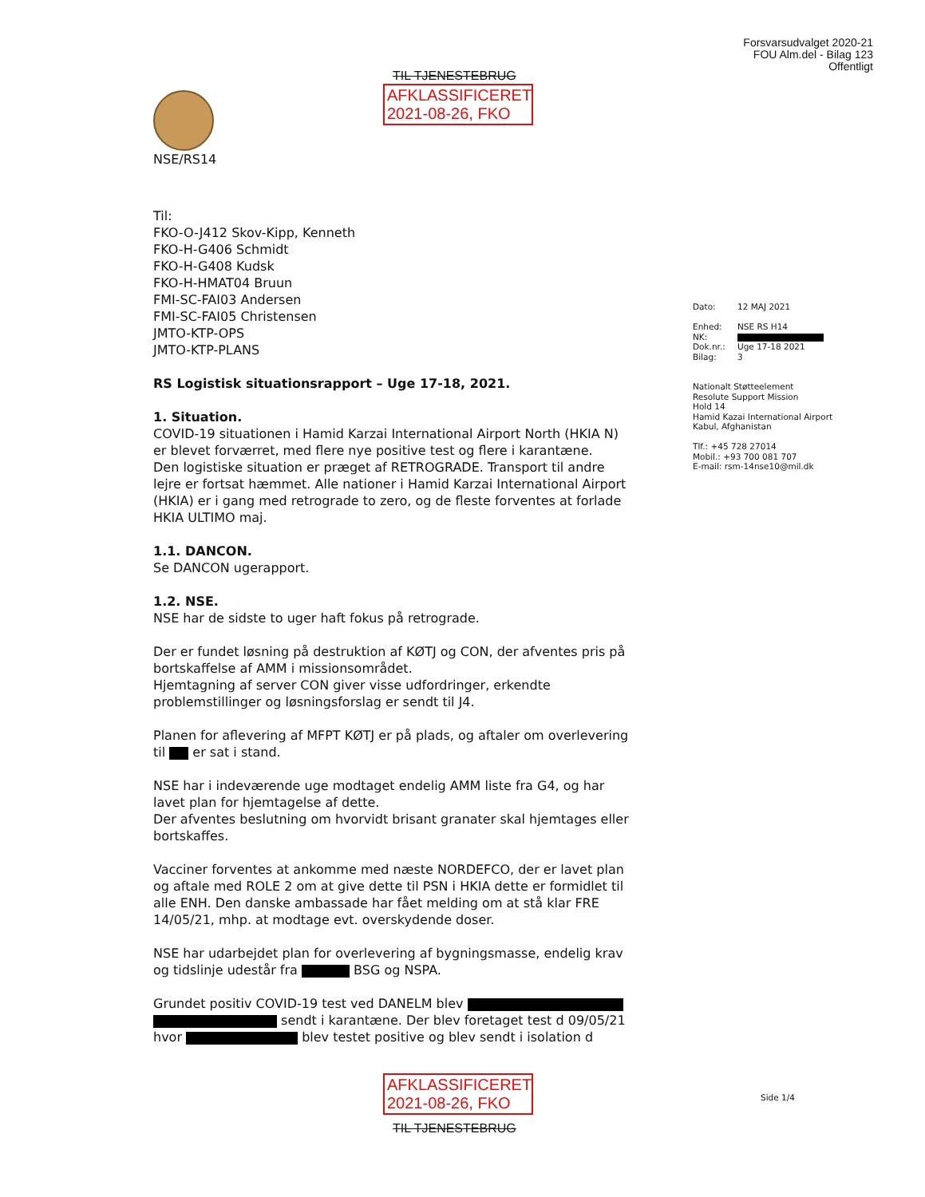Forsvarsudvalget 2020-21
FOU Alm.del - Bilag 123
Offentligt
TIL TJENESTEBRUG
AFKLASSIFICERET
2021-08-26, FKO
NSE/RS14
Til:
FKO-O-J412 Skov-Kipp, Kenneth
FKO-H-G406 Schmidt
FKO-H-G408 Kudsk
FKO-H-HMAT04 Bruun
FMI-SC-FAI03 Andersen
FMI-SC-FAI05 Christensen
JMTO-KTP-OPS
JMTO-KTP-PLANS
RS Logistisk situationsrapport – Uge 17-18, 2021.
1. Situation.
COVID-19 situationen i Hamid Karzai International Airport North (HKIA N) er blevet forværret, med flere nye positive test og flere i karantæne.
Den logistiske situation er præget af RETROGRADE. Transport til andre lejre er fortsat hæmmet. Alle nationer i Hamid Karzai International Airport (HKIA) er i gang med retrograde to zero, og de fleste forventes at forlade HKIA ULTIMO maj.
1.1. DANCON.
Se DANCON ugerapport.
1.2. NSE.
NSE har de sidste to uger haft fokus på retrograde.
Der er fundet løsning på destruktion af KØTJ og CON, der afventes pris på bortskaffelse af AMM i missionsområdet.
Hjemtagning af server CON giver visse udfordringer, erkendte problemstillinger og løsningsforslag er sendt til J4.
Planen for aflevering af MFPT KØTJ er på plads, og aftaler om overlevering til er sat i stand.
NSE har i indeværende uge modtaget endelig AMM liste fra G4, og har lavet plan for hjemtagelse af dette.
Der afventes beslutning om hvorvidt brisant granater skal hjemtages eller bortskaffes.
Vacciner forventes at ankomme med næste NORDEFCO, der er lavet plan og aftale med ROLE 2 om at give dette til PSN i HKIA dette er formidlet til alle ENH. Den danske ambassade har fået melding om at stå klar FRE 14/05/21, mhp. at modtage evt. overskydende doser.
NSE har udarbejdet plan for overlevering af bygningsmasse, endelig krav og tidslinje udestår fra BSG og NSPA.
Grundet positiv COVID-19 test ved DANELM blev
sendt i karantæne. Der blev foretaget test d 09/05/21 hvor blev testet positive og blev sendt i isolation d
AFKLASSIFICERET
2021-08-26, FKO
TIL TJENESTEBRUG
Dato: 12 MAJ 2021
Enhed: NSE RS H14
NK:
Dok.nr.: Uge 17-18 2021
Bilag: 3
Nationalt Støtteelement
Resolute Support Mission
Hold 14
Hamid Kazai International Airport
Kabul, Afghanistan
Tlf.: +45 728 27014
Mobil.: +93 700 081 707
E-mail: rsm-14nse10@mil.dk
Side 1/4